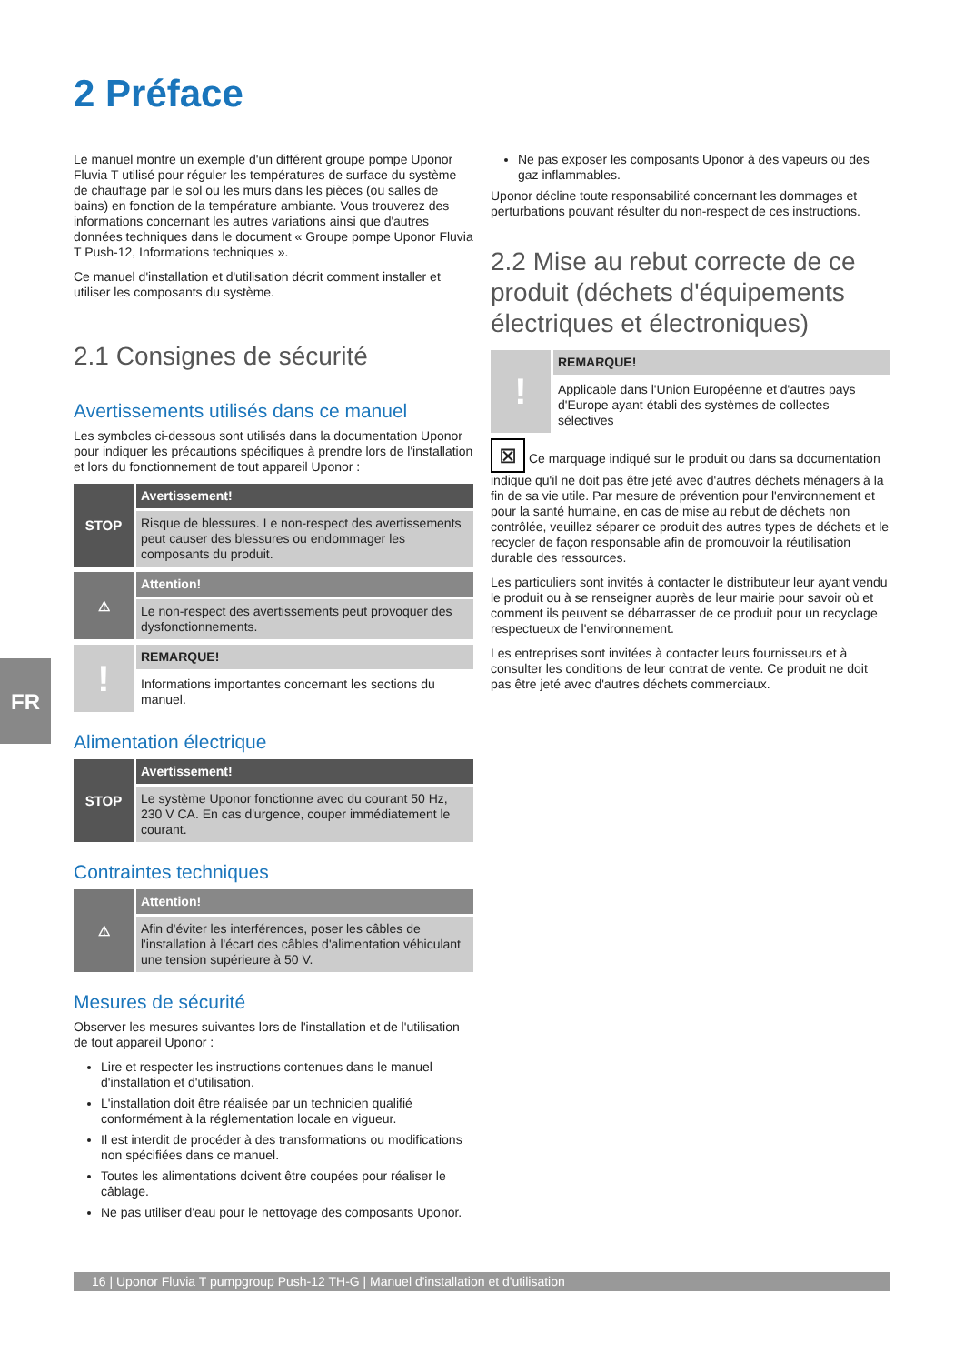2 Préface
Le manuel montre un exemple d'un différent groupe pompe Uponor Fluvia T utilisé pour réguler les températures de surface du système de chauffage par le sol ou les murs dans les pièces (ou salles de bains) en fonction de la température ambiante. Vous trouverez des informations concernant les autres variations ainsi que d'autres données techniques dans le document « Groupe pompe Uponor Fluvia T Push-12, Informations techniques ».
Ce manuel d'installation et d'utilisation décrit comment installer et utiliser les composants du système.
2.1 Consignes de sécurité
Avertissements utilisés dans ce manuel
Les symboles ci-dessous sont utilisés dans la documentation Uponor pour indiquer les précautions spécifiques à prendre lors de l'installation et lors du fonctionnement de tout appareil Uponor :
STOP
Avertissement!
Risque de blessures. Le non-respect des avertissements peut causer des blessures ou endommager les composants du produit.
⚠
Attention!
Le non-respect des avertissements peut provoquer des dysfonctionnements.
!
REMARQUE!
Informations importantes concernant les sections du manuel.
Alimentation électrique
STOP
Avertissement!
Le système Uponor fonctionne avec du courant 50 Hz, 230 V CA. En cas d'urgence, couper immédiatement le courant.
Contraintes techniques
⚠
Attention!
Afin d'éviter les interférences, poser les câbles de l'installation à l'écart des câbles d'alimentation véhiculant une tension supérieure à 50 V.
Mesures de sécurité
Observer les mesures suivantes lors de l'installation et de l'utilisation de tout appareil Uponor :
Lire et respecter les instructions contenues dans le manuel d'installation et d'utilisation.
L'installation doit être réalisée par un technicien qualifié conformément à la réglementation locale en vigueur.
Il est interdit de procéder à des transformations ou modifications non spécifiées dans ce manuel.
Toutes les alimentations doivent être coupées pour réaliser le câblage.
Ne pas utiliser d'eau pour le nettoyage des composants Uponor.
Ne pas exposer les composants Uponor à des vapeurs ou des gaz inflammables.
Uponor décline toute responsabilité concernant les dommages et perturbations pouvant résulter du non-respect de ces instructions.
2.2 Mise au rebut correcte de ce produit (déchets d'équipements électriques et électroniques)
!
REMARQUE!
Applicable dans l'Union Européenne et d'autres pays d'Europe ayant établi des systèmes de collectes sélectives
⊠ Ce marquage indiqué sur le produit ou dans sa documentation indique qu'il ne doit pas être jeté avec d'autres déchets ménagers à la fin de sa vie utile. Par mesure de prévention pour l'environnement et pour la santé humaine, en cas de mise au rebut de déchets non contrôlée, veuillez séparer ce produit des autres types de déchets et le recycler de façon responsable afin de promouvoir la réutilisation durable des ressources.
Les particuliers sont invités à contacter le distributeur leur ayant vendu le produit ou à se renseigner auprès de leur mairie pour savoir où et comment ils peuvent se débarrasser de ce produit pour un recyclage respectueux de l'environnement.
Les entreprises sont invitées à contacter leurs fournisseurs et à consulter les conditions de leur contrat de vente. Ce produit ne doit pas être jeté avec d'autres déchets commerciaux.
FR
16 | Uponor Fluvia T pumpgroup Push-12 TH-G | Manuel d'installation et d'utilisation